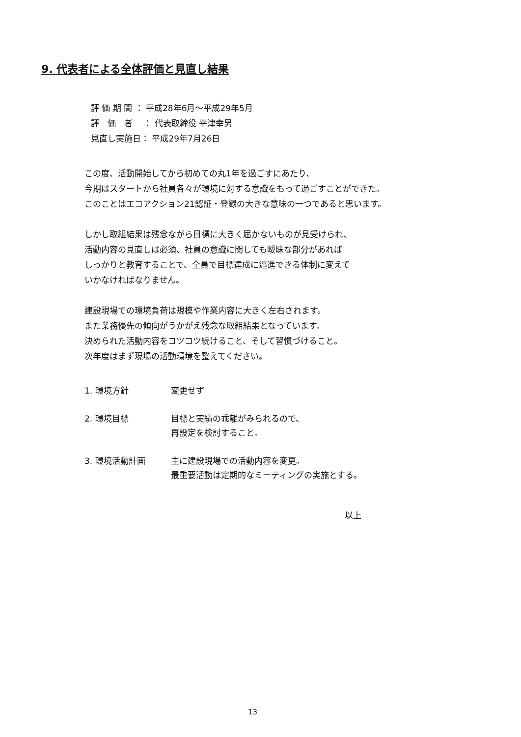9. 代表者による全体評価と見直し結果
評 価 期 間 ： 平成28年6月～平成29年5月
評　価　者　 ： 代表取締役 平津幸男
見直し実施日： 平成29年7月26日
この度、活動開始してから初めての丸1年を過ごすにあたり、
今期はスタートから社員各々が環境に対する意識をもって過ごすことができた。
このことはエコアクション21認証・登録の大きな意味の一つであると思います。
しかし取組結果は残念ながら目標に大きく届かないものが見受けられ、
活動内容の見直しは必須、社員の意識に関しても曖昧な部分があれば
しっかりと教育することで、全員で目標達成に邁進できる体制に変えて
いかなければなりません。
建設現場での環境負荷は規模や作業内容に大きく左右されます。
また業務優先の傾向がうかがえ残念な取組結果となっています。
決められた活動内容をコツコツ続けること、そして習慣づけること。
次年度はまず現場の活動環境を整えてください。
| 1. 環境方針 | 変更せず |
| 2. 環境目標 | 目標と実績の乖離がみられるので、 再設定を検討すること。 |
| 3. 環境活動計画 | 主に建設現場での活動内容を変更。 最重要活動は定期的なミーティングの実施とする。 |
以上
13